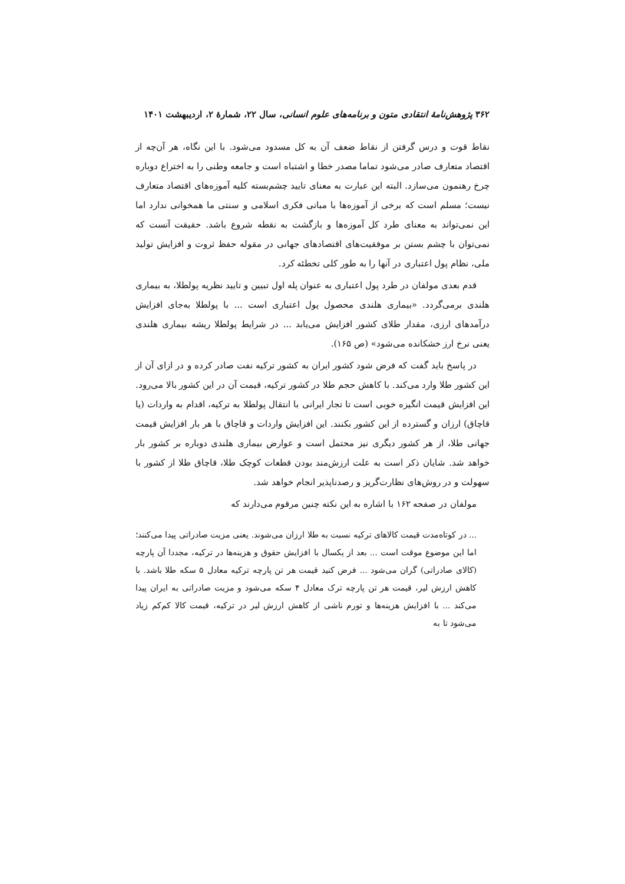۳۶۲ پژوهش‌نامهٔ انتقادی متون و برنامه‌های علوم انسانی، سال ۲۲، شمارهٔ ۲، اردیبهشت ۱۴۰۱
نقاط قوت و درس گرفتن از نقاط ضعف آن به کل مسدود می‌شود. با این نگاه، هر آن‌چه از اقتصاد متعارف صادر می‌شود تماما مصدر خطا و اشتباه است و جامعه وطنی را به اختراع دوباره چرخ رهنمون می‌سازد. البته این عبارت به معنای تایید چشم‌بسته کلیه آموزه‌های اقتصاد متعارف نیست؛ مسلم است که برخی از آموزه‌ها با مبانی فکری اسلامی و سنتی ما همخوانی ندارد اما این نمی‌تواند به معنای طرد کل آموزه‌ها و بازگشت به نقطه شروع باشد. حقیقت آنست که نمی‌توان با چشم بستن بر موفقیت‌های اقتصادهای جهانی در مقوله حفظ ثروت و افزایش تولید ملی، نظام پول اعتباری در آنها را به طور کلی تخطئه کرد.
قدم بعدی مولفان در طرد پول اعتباری به عنوان پله اول تبیین و تایید نظریه پولطلا، به بیماری هلندی برمی‌گردد. «بیماری هلندی محصول پول اعتباری است ... با پولطلا به‌جای افزایش درآمدهای ارزی، مقدار طلای کشور افزایش می‌یابد ... در شرایط پولطلا ریشه بیماری هلندی یعنی نرخ ارز خشکانده می‌شود» (ص ۱۶۵).
در پاسخ باید گفت که فرض شود کشور ایران به کشور ترکیه نفت صادر کرده و در ازای آن از این کشور طلا وارد می‌کند. با کاهش حجم طلا در کشور ترکیه، قیمت آن در این کشور بالا می‌رود. این افزایش قیمت انگیزه خوبی است تا تجار ایرانی با انتقال پولطلا به ترکیه، اقدام به واردات (یا قاچاق) ارزان و گسترده از این کشور بکنند. این افزایش واردات و قاچاق با هر بار افزایش قیمت جهانی طلا، از هر کشور دیگری نیز محتمل است و عوارض بیماری هلندی دوباره بر کشور بار خواهد شد. شایان ذکر است به علت ارزش‌مند بودن قطعات کوچک طلا، قاچاق طلا از کشور با سهولت و در روش‌های نظارت‌گریز و رصدناپذیر انجام خواهد شد.
مولفان در صفحه ۱۶۲ با اشاره به این نکته چنین مرقوم می‌دارند که
... در کوتاه‌مدت قیمت کالاهای ترکیه نسبت به طلا ارزان می‌شوند. یعنی مزیت صادراتی پیدا می‌کنند؛ اما این موضوع موقت است ... بعد از یکسال با افزایش حقوق و هزینه‌ها در ترکیه، مجددا آن پارچه (کالای صادراتی) گران می‌شود ... فرض کنید قیمت هر تن پارچه ترکیه معادل ۵ سکه طلا باشد. با کاهش ارزش لیر، قیمت هر تن پارچه ترک معادل ۴ سکه می‌شود و مزیت صادراتی به ایران پیدا می‌کند ... با افزایش هزینه‌ها و تورم ناشی از کاهش ارزش لیر در ترکیه، قیمت کالا کم‌کم زیاد می‌شود تا به